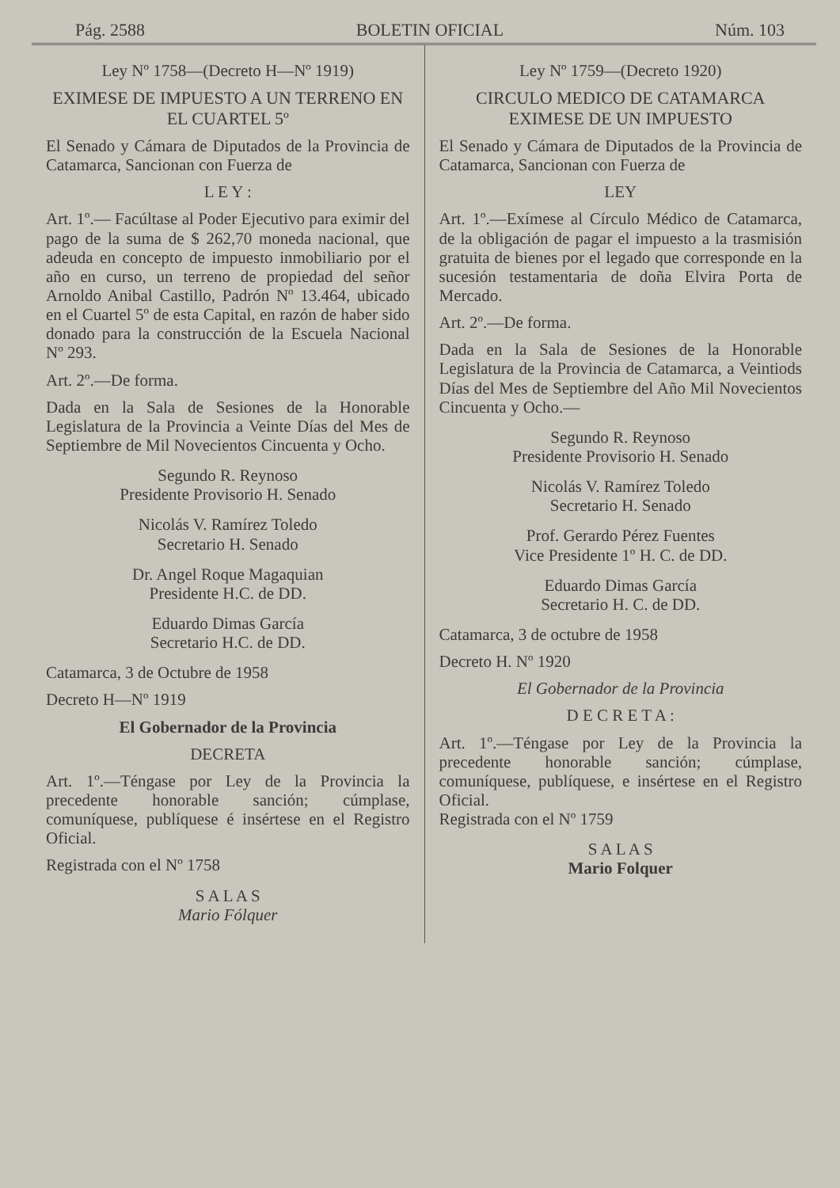Pág. 2588 BOLETIN OFICIAL Núm. 103
Ley Nº 1758—(Decreto H—Nº 1919)
EXIMESE DE IMPUESTO A UN TERRENO EN EL CUARTEL 5º
El Senado y Cámara de Diputados de la Provincia de Catamarca, Sancionan con Fuerza de
L E Y :
Art. 1º.— Facúltase al Poder Ejecutivo para eximir del pago de la suma de $ 262,70 moneda nacional, que adeuda en concepto de impuesto inmobiliario por el año en curso, un terreno de propiedad del señor Arnoldo Anibal Castillo, Padrón Nº 13.464, ubicado en el Cuartel 5º de esta Capital, en razón de haber sido donado para la construcción de la Escuela Nacional Nº 293.
Art. 2º.—De forma.
Dada en la Sala de Sesiones de la Honorable Legislatura de la Provincia a Veinte Días del Mes de Septiembre de Mil Novecientos Cincuenta y Ocho.
Segundo R. Reynoso
Presidente Provisorio H. Senado
Nicolás V. Ramírez Toledo
Secretario H. Senado
Dr. Angel Roque Magaquian
Presidente H.C. de DD.
Eduardo Dimas García
Secretario H.C. de DD.
Catamarca, 3 de Octubre de 1958
Decreto H—Nº 1919
El Gobernador de la Provincia
DECRETA
Art. 1º.—Téngase por Ley de la Provincia la precedente honorable sanción; cúmplase, comuníquese, publíquese é insértese en el Registro Oficial.
Registrada con el Nº 1758
S A L A S
Mario Fólquer
Ley Nº 1759—(Decreto 1920)
CIRCULO MEDICO DE CATAMARCA EXIMESE DE UN IMPUESTO
El Senado y Cámara de Diputados de la Provincia de Catamarca, Sancionan con Fuerza de
LEY
Art. 1º.—Exímese al Círculo Médico de Catamarca, de la obligación de pagar el impuesto a la trasmisión gratuita de bienes por el legado que corresponde en la sucesión testamentaria de doña Elvira Porta de Mercado.
Art. 2º.—De forma.
Dada en la Sala de Sesiones de la Honorable Legislatura de la Provincia de Catamarca, a Veintiods Días del Mes de Septiembre del Año Mil Novecientos Cincuenta y Ocho.—
Segundo R. Reynoso
Presidente Provisorio H. Senado
Nicolás V. Ramírez Toledo
Secretario H. Senado
Prof. Gerardo Pérez Fuentes
Vice Presidente 1º H. C. de DD.
Eduardo Dimas García
Secretario H. C. de DD.
Catamarca, 3 de octubre de 1958
Decreto H. Nº 1920
El Gobernador de la Provincia
D E C R E T A :
Art. 1º.—Téngase por Ley de la Provincia la precedente honorable sanción; cúmplase, comuníquese, publíquese, e insértese en el Registro Oficial.
Registrada con el Nº 1759
S A L A S
Mario Folquer